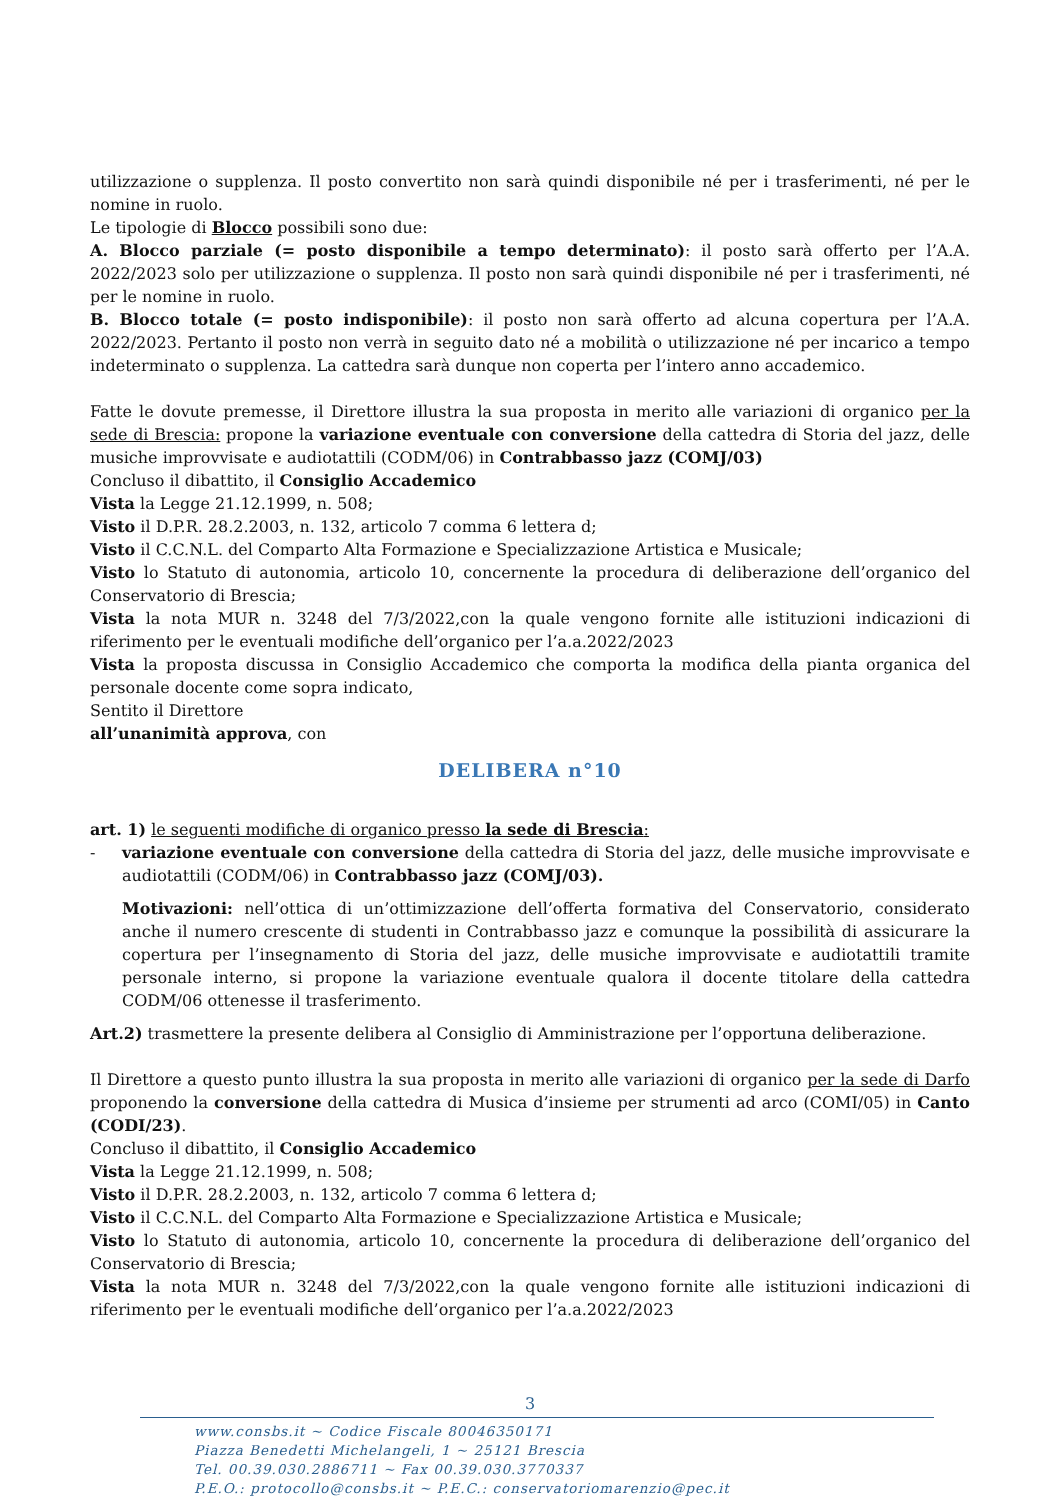utilizzazione o supplenza. Il posto convertito non sarà quindi disponibile né per i trasferimenti, né per le nomine in ruolo.
Le tipologie di Blocco possibili sono due:
A. Blocco parziale (= posto disponibile a tempo determinato): il posto sarà offerto per l’A.A. 2022/2023 solo per utilizzazione o supplenza. Il posto non sarà quindi disponibile né per i trasferimenti, né per le nomine in ruolo.
B. Blocco totale (= posto indisponibile): il posto non sarà offerto ad alcuna copertura per l’A.A. 2022/2023. Pertanto il posto non verrà in seguito dato né a mobilità o utilizzazione né per incarico a tempo indeterminato o supplenza. La cattedra sarà dunque non coperta per l’intero anno accademico.
Fatte le dovute premesse, il Direttore illustra la sua proposta in merito alle variazioni di organico per la sede di Brescia: propone la variazione eventuale con conversione della cattedra di Storia del jazz, delle musiche improvvisate e audiotattili (CODM/06) in Contrabbasso jazz (COMJ/03)
Concluso il dibattito, il Consiglio Accademico
Vista la Legge 21.12.1999, n. 508;
Visto il D.P.R. 28.2.2003, n. 132, articolo 7 comma 6 lettera d;
Visto il C.C.N.L. del Comparto Alta Formazione e Specializzazione Artistica e Musicale;
Visto lo Statuto di autonomia, articolo 10, concernente la procedura di deliberazione dell’organico del Conservatorio di Brescia;
Vista la nota MUR n. 3248 del 7/3/2022,con la quale vengono fornite alle istituzioni indicazioni di riferimento per le eventuali modifiche dell’organico per l’a.a.2022/2023
Vista la proposta discussa in Consiglio Accademico che comporta la modifica della pianta organica del personale docente come sopra indicato,
Sentito il Direttore
all’unanimità approva, con
DELIBERA n°10
art. 1) le seguenti modifiche di organico presso la sede di Brescia:
- variazione eventuale con conversione della cattedra di Storia del jazz, delle musiche improvvisate e audiotattili (CODM/06) in Contrabbasso jazz (COMJ/03).
Motivazioni: nell’ottica di un’ottimizzazione dell’offerta formativa del Conservatorio, considerato anche il numero crescente di studenti in Contrabbasso jazz e comunque la possibilità di assicurare la copertura per l’insegnamento di Storia del jazz, delle musiche improvvisate e audiotattili tramite personale interno, si propone la variazione eventuale qualora il docente titolare della cattedra CODM/06 ottenesse il trasferimento.
Art.2) trasmettere la presente delibera al Consiglio di Amministrazione per l’opportuna deliberazione.
Il Direttore a questo punto illustra la sua proposta in merito alle variazioni di organico per la sede di Darfo proponendo la conversione della cattedra di Musica d’insieme per strumenti ad arco (COMI/05) in Canto (CODI/23).
Concluso il dibattito, il Consiglio Accademico
Vista la Legge 21.12.1999, n. 508;
Visto il D.P.R. 28.2.2003, n. 132, articolo 7 comma 6 lettera d;
Visto il C.C.N.L. del Comparto Alta Formazione e Specializzazione Artistica e Musicale;
Visto lo Statuto di autonomia, articolo 10, concernente la procedura di deliberazione dell’organico del Conservatorio di Brescia;
Vista la nota MUR n. 3248 del 7/3/2022,con la quale vengono fornite alle istituzioni indicazioni di riferimento per le eventuali modifiche dell’organico per l’a.a.2022/2023
3
www.consbs.it ~ Codice Fiscale 80046350171
Piazza Benedetti Michelangeli, 1 ~ 25121 Brescia
Tel. 00.39.030.2886711 ~ Fax 00.39.030.3770337
P.E.O.: protocollo@consbs.it ~ P.E.C.: conservatoriomarenzio@pec.it